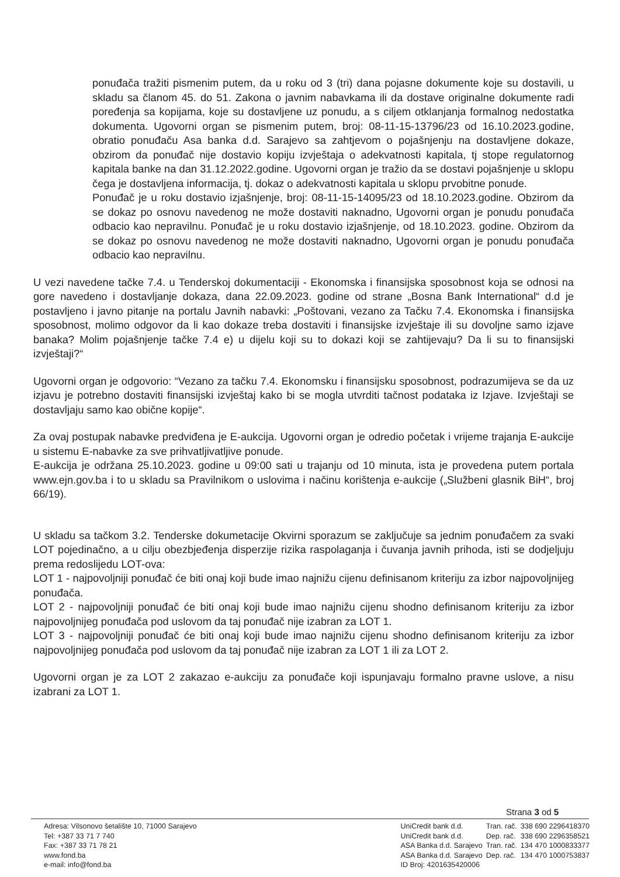ponuđača tražiti pismenim putem, da u roku od 3 (tri) dana pojasne dokumente koje su dostavili, u skladu sa članom 45. do 51. Zakona o javnim nabavkama ili da dostave originalne dokumente radi poređenja sa kopijama, koje su dostavljene uz ponudu, a s ciljem otklanjanja formalnog nedostatka dokumenta. Ugovorni organ se pismenim putem, broj: 08-11-15-13796/23 od 16.10.2023.godine, obratio ponuđaču Asa banka d.d. Sarajevo sa zahtjevom o pojašnjenju na dostavljene dokaze, obzirom da ponuđač nije dostavio kopiju izvještaja o adekvatnosti kapitala, tj stope regulatornog kapitala banke na dan 31.12.2022.godine. Ugovorni organ je tražio da se dostavi pojašnjenje u sklopu čega je dostavljena informacija, tj. dokaz o adekvatnosti kapitala u sklopu prvobitne ponude.
Ponuđač je u roku dostavio izjašnjenje, broj: 08-11-15-14095/23 od 18.10.2023.godine. Obzirom da se dokaz po osnovu navedenog ne može dostaviti naknadno, Ugovorni organ je ponudu ponuđača odbacio kao nepravilnu. Ponuđač je u roku dostavio izjašnjenje, od 18.10.2023. godine. Obzirom da se dokaz po osnovu navedenog ne može dostaviti naknadno, Ugovorni organ je ponudu ponuđača odbacio kao nepravilnu.
U vezi navedene tačke 7.4. u Tenderskoj dokumentaciji - Ekonomska i finansijska sposobnost koja se odnosi na gore navedeno i dostavljanje dokaza, dana 22.09.2023. godine od strane „Bosna Bank International“ d.d je postavljeno i javno pitanje na portalu Javnih nabavki: „Poštovani, vezano za Tačku 7.4. Ekonomska i finansijska sposobnost, molimo odgovor da li kao dokaze treba dostaviti i finansijske izvještaje ili su dovoljne samo izjave banaka? Molim pojašnjenje tačke 7.4 e) u dijelu koji su to dokazi koji se zahtijevaju? Da li su to finansijski izvještaji?“
Ugovorni organ je odgovorio: “Vezano za tačku 7.4. Ekonomsku i finansijsku sposobnost, podrazumijeva se da uz izjavu je potrebno dostaviti finansijski izvještaj kako bi se mogla utvrditi tačnost podataka iz Izjave. Izvještaji se dostavljaju samo kao obične kopije“.
Za ovaj postupak nabavke predviđena je E-aukcija. Ugovorni organ je odredio početak i vrijeme trajanja E-aukcije u sistemu E-nabavke za sve prihvatljivatljive ponude.
E-aukcija je održana 25.10.2023. godine u 09:00 sati u trajanju od 10 minuta, ista je provedena putem portala www.ejn.gov.ba i to u skladu sa Pravilnikom o uslovima i načinu korištenja e-aukcije („Službeni glasnik BiH“, broj 66/19).
U skladu sa tačkom 3.2. Tenderske dokumetacije Okvirni sporazum se zaključuje sa jednim ponuđačem za svaki LOT pojedinačno, a u cilju obezbjeđenja disperzije rizika raspolaganja i čuvanja javnih prihoda, isti se dodjeljuju prema redoslijedu LOT-ova:
LOT 1 - najpovoljniji ponuđač će biti onaj koji bude imao najnižu cijenu definisanom kriteriju za izbor najpovoljnijeg ponuđača.
LOT 2 - najpovoljniji ponuđač će biti onaj koji bude imao najnižu cijenu shodno definisanom kriteriju za izbor najpovoljnijeg ponuđača pod uslovom da taj ponuđač nije izabran za LOT 1.
LOT 3 - najpovoljniji ponuđač će biti onaj koji bude imao najnižu cijenu shodno definisanom kriteriju za izbor najpovoljnijeg ponuđača pod uslovom da taj ponuđač nije izabran za LOT 1 ili za LOT 2.
Ugovorni organ je za LOT 2 zakazao e-aukciju za ponuđače koji ispunjavaju formalno pravne uslove, a nisu izabrani za LOT 1.
Strana 3 od 5
Adresa: Vilsonovo šetalište 10, 71000 Sarajevo
Tel: +387 33 71 7 740
Fax: +387 33 71 78 21
www.fond.ba
e-mail: info@fond.ba
| UniCredit bank d.d. | Tran. rač. | 338 690 2296418370 |
| UniCredit bank d.d. | Dep. rač. | 338 690 2296358521 |
| ASA Banka d.d. Sarajevo | Tran. rač. | 134 470 1000833377 |
| ASA Banka d.d. Sarajevo | Dep. rač. | 134 470 1000753837 |
| ID Broj: 4201635420006 | | |